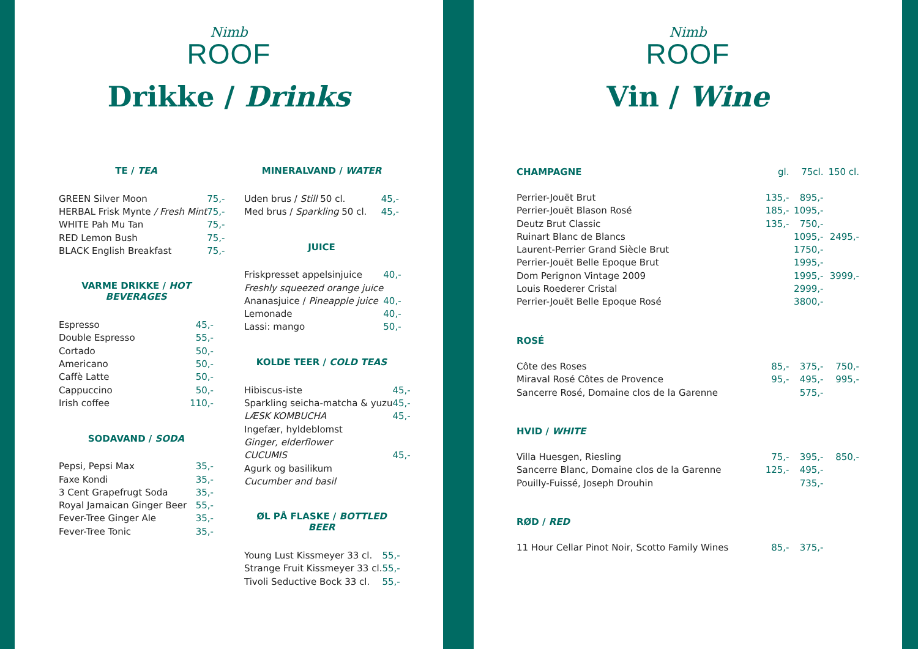Nimb
ROOF
Drikke / Drinks
TE / TEA
| GREEN Silver Moon | 75,- |
| HERBAL Frisk Mynte / Fresh Mint | 75,- |
| WHITE Pah Mu Tan | 75,- |
| RED Lemon Bush | 75,- |
| BLACK English Breakfast | 75,- |
VARME DRIKKE / HOT BEVERAGES
| Espresso | 45,- |
| Double Espresso | 55,- |
| Cortado | 50,- |
| Americano | 50,- |
| Caffè Latte | 50,- |
| Cappuccino | 50,- |
| Irish coffee | 110,- |
SODAVAND / SODA
| Pepsi, Pepsi Max | 35,- |
| Faxe Kondi | 35,- |
| 3 Cent Grapefrugt Soda | 35,- |
| Royal Jamaican Ginger Beer | 55,- |
| Fever-Tree Ginger Ale | 35,- |
| Fever-Tree Tonic | 35,- |
MINERALVAND / WATER
| Uden brus / Still 50 cl. | 45,- |
| Med brus / Sparkling 50 cl. | 45,- |
JUICE
| Friskpresset appelsinjuice | 40,- |
| Freshly squeezed orange juice | |
| Ananasjuice / Pineapple juice | 40,- |
| Lemonade | 40,- |
| Lassi: mango | 50,- |
KOLDE TEER / COLD TEAS
| Hibiscus-iste | 45,- |
| Sparkling seicha-matcha & yuzu | 45,- |
| LÆSK KOMBUCHA | 45,- |
| Ingefær, hyldeblomst | |
| Ginger, elderflower | |
| CUCUMIS | 45,- |
| Agurk og basilikum | |
| Cucumber and basil | |
ØL PÅ FLASKE / BOTTLED BEER
| Young Lust Kissmeyer 33 cl. | 55,- |
| Strange Fruit Kissmeyer 33 cl. | 55,- |
| Tivoli Seductive Bock 33 cl. | 55,- |
Nimb
ROOF
Vin / Wine
| CHAMPAGNE | gl. | 75cl. | 150 cl. |
| Perrier-Jouët Brut | 135,- | 895,- | |
| Perrier-Jouët Blason Rosé | 185,- | 1095,- | |
| Deutz Brut Classic | 135,- | 750,- | |
| Ruinart Blanc de Blancs | | 1095,- | 2495,- |
| Laurent-Perrier Grand Siècle Brut | | 1750,- | |
| Perrier-Jouët Belle Epoque Brut | | 1995,- | |
| Dom Perignon Vintage 2009 | | 1995,- | 3999,- |
| Louis Roederer Cristal | | 2999,- | |
| Perrier-Jouët Belle Epoque Rosé | | 3800,- | |
| ROSÉ | | | |
| Côte des Roses | 85,- | 375,- | 750,- |
| Miraval Rosé Côtes de Provence | 95,- | 495,- | 995,- |
| Sancerre Rosé, Domaine clos de la Garenne | | 575,- | |
| HVID / WHITE | | | |
| Villa Huesgen, Riesling | 75,- | 395,- | 850,- |
| Sancerre Blanc, Domaine clos de la Garenne | 125,- | 495,- | |
| Pouilly-Fuissé, Joseph Drouhin | | 735,- | |
| RØD / RED | | | |
| 11 Hour Cellar Pinot Noir, Scotto Family Wines | 85,- | 375,- | |